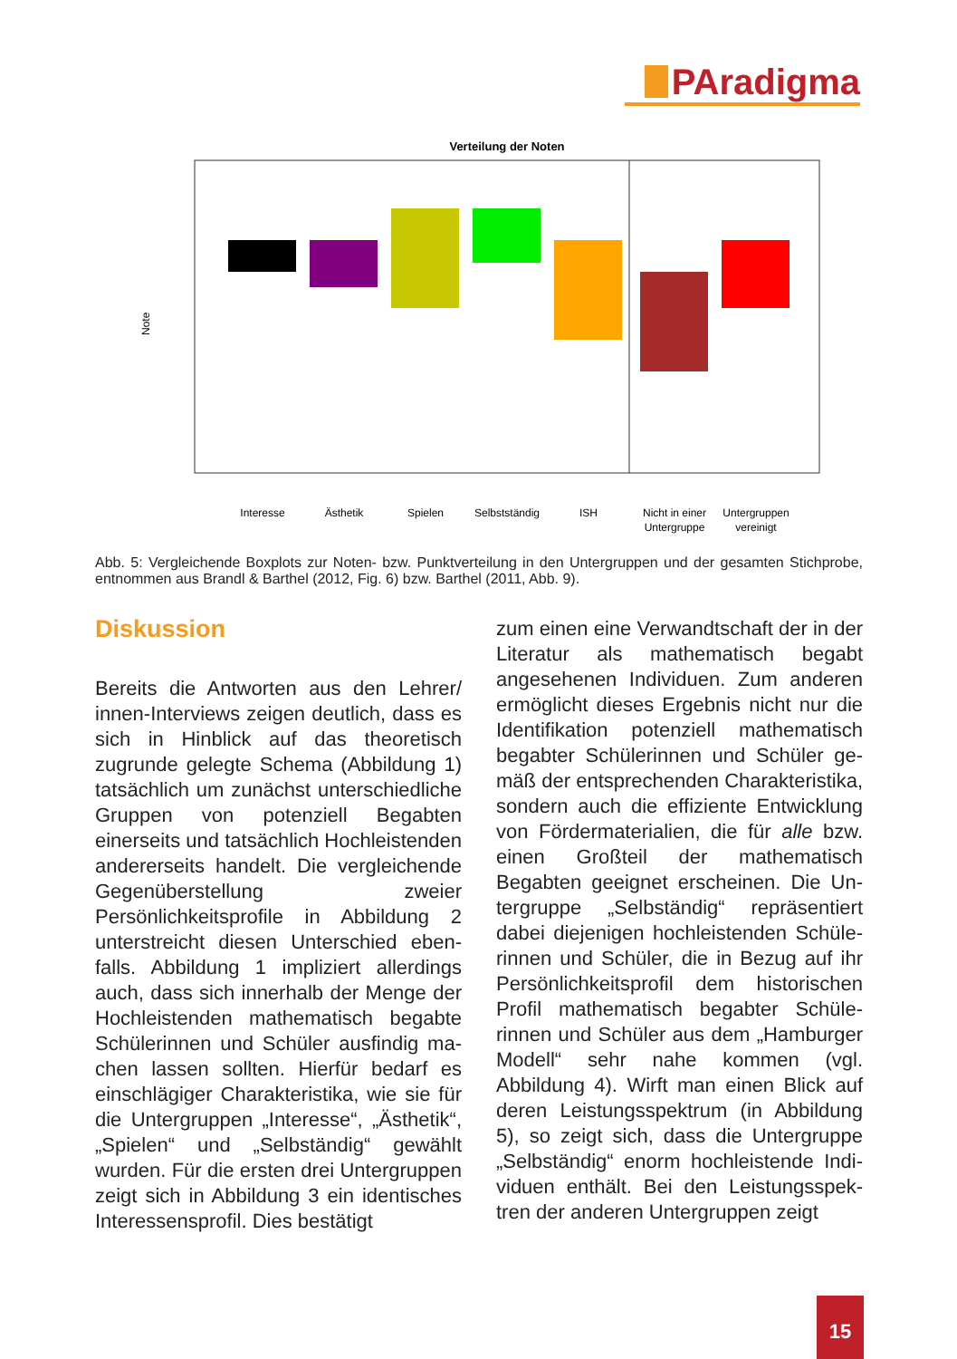PAradigma
Verteilung der Noten
Note
Interesse
Ästhetik
Spielen
Selbstständig
ISH
Nicht in einer
Untergruppe
Untergruppen
vereinigt
Abb. 5: Vergleichende Boxplots zur Noten- bzw. Punktverteilung in den Untergruppen und der gesamten Stichprobe, entnommen aus Brandl & Barthel (2012, Fig. 6) bzw. Barthel (2011, Abb. 9).
Diskussion
Bereits die Antworten aus den Lehrer/ innen-Interviews zeigen deutlich, dass es sich in Hinblick auf das theoretisch zugrunde gelegte Schema (Abbildung 1) tatsächlich um zunächst unterschied­liche Gruppen von potenziell Begabten einerseits und tatsächlich Hochleis­tenden andererseits handelt. Die ver­gleichende Gegenüberstellung zweier Persönlichkeitsprofile in Abbildung 2 unterstreicht diesen Unterschied eben­falls. Abbildung 1 impliziert allerdings auch, dass sich innerhalb der Menge der Hochleistenden mathematisch begabte Schülerinnen und Schüler ausfindig ma­chen lassen sollten. Hierfür bedarf es einschlägiger Charakteristika, wie sie für die Untergruppen „Interesse“, „Ästhe­tik“, „Spielen“ und „Selbständig“ gewählt wurden. Für die ersten drei Untergrup­pen zeigt sich in Abbildung 3 ein iden­tisches Interessensprofil. Dies bestätigt
zum einen eine Verwandtschaft der in der Literatur als mathematisch begabt angesehenen Individuen. Zum anderen ermöglicht dieses Ergebnis nicht nur die Identifikation potenziell mathematisch begabter Schülerinnen und Schüler ge­mäß der entsprechenden Charakteristi­ka, sondern auch die effiziente Entwick­lung von Fördermaterialien, die für alle bzw. einen Großteil der mathematisch Begabten geeignet erscheinen. Die Un­tergruppe „Selbständig“ repräsentiert dabei diejenigen hochleistenden Schüle­rinnen und Schüler, die in Bezug auf ihr Persönlichkeitsprofil dem historischen Profil mathematisch begabter Schüle­rinnen und Schüler aus dem „Hambur­ger Modell“ sehr nahe kommen (vgl. Abbildung 4). Wirft man einen Blick auf deren Leistungsspektrum (in Abbildung 5), so zeigt sich, dass die Untergruppe „Selbständig“ enorm hochleistende Indi­viduen enthält. Bei den Leistungsspek­tren der anderen Untergruppen zeigt
15